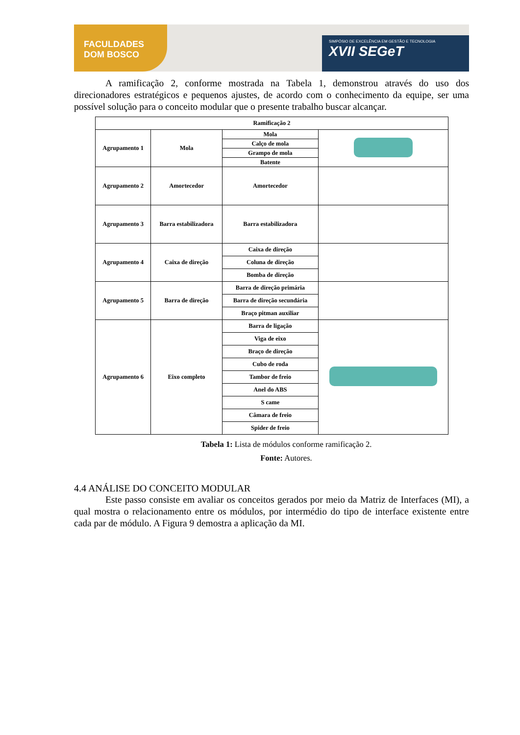FACULDADES
DOM BOSCO
SIMPÓSIO DE EXCELÊNCIA EM GESTÃO E TECNOLOGIA
XVII SEGeT
A ramificação 2, conforme mostrada na Tabela 1, demonstrou através do uso dos direcionadores estratégicos e pequenos ajustes, de acordo com o conhecimento da equipe, ser uma possível solução para o conceito modular que o presente trabalho buscar alcançar.
| Ramificação 2 | | | |
| Agrupamento 1 | Mola | Mola | |
| | | Calço de mola | |
| | | Grampo de mola | |
| | | Batente | |
| Agrupamento 2 | Amortecedor | Amortecedor | |
| Agrupamento 3 | Barra estabilizadora | Barra estabilizadora | |
| Agrupamento 4 | Caixa de direção | Caixa de direção | |
| | | Coluna de direção | |
| | | Bomba de direção | |
| Agrupamento 5 | Barra de direção | Barra de direção primária | |
| | | Barra de direção secundária | |
| | | Braço pitman auxiliar | |
| Agrupamento 6 | Eixo completo | Barra de ligação | |
| | | Viga de eixo | |
| | | Braço de direção | |
| | | Cubo de roda | |
| | | Tambor de freio | |
| | | Anel do ABS | |
| | | S came | |
| | | Câmara de freio | |
| | | Spider de freio | |
Tabela 1: Lista de módulos conforme ramificação 2.
Fonte: Autores.
4.4 ANÁLISE DO CONCEITO MODULAR
Este passo consiste em avaliar os conceitos gerados por meio da Matriz de Interfaces (MI), a qual mostra o relacionamento entre os módulos, por intermédio do tipo de interface existente entre cada par de módulo. A Figura 9 demostra a aplicação da MI.